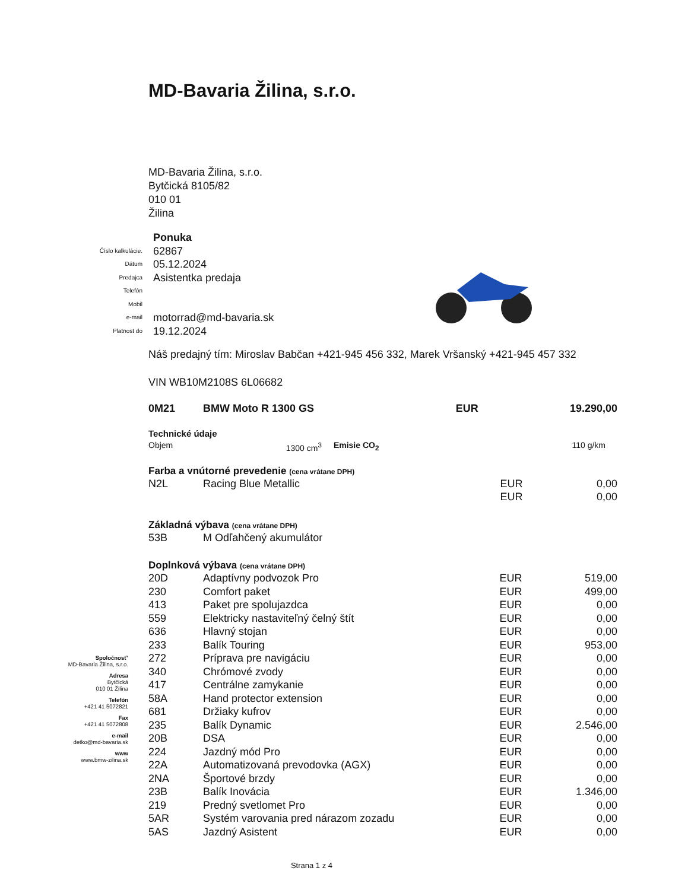MD-Bavaria Žilina, s.r.o.
MD-Bavaria Žilina, s.r.o.
Bytčická 8105/82
010 01
Žilina
| | Ponuka |
| Číslo kalkulácie. | 62867 |
| Dátum | 05.12.2024 |
| Predajca | Asistentka predaja |
| Telefón | |
| Mobil | |
| e-mail | motorrad@md-bavaria.sk |
| Platnost do | 19.12.2024 |
Náš predajný tím: Miroslav Babčan +421-945 456 332, Marek Vršanský +421-945 457 332
VIN WB10M2108S 6L06682
| 0M21 | BMW Moto R 1300 GS | EUR | 19.290,00 |
Technické údaje
| Objem | 1300 cm<sup>3</sup> | Emisie CO<sub>2</sub> | 110 g/km |
Farba a vnútorné prevedenie (cena vrátane DPH)
| N2L | Racing Blue Metallic | EUR | 0,00 |
| | | EUR | 0,00 |
Základná výbava (cena vrátane DPH)
| 53B | M Odľahčený akumulátor |
Doplnková výbava (cena vrátane DPH)
| 20D | Adaptívny podvozok Pro | EUR | 519,00 |
| 230 | Comfort paket | EUR | 499,00 |
| 413 | Paket pre spolujazdca | EUR | 0,00 |
| 559 | Elektricky nastaviteľný čelný štít | EUR | 0,00 |
| 636 | Hlavný stojan | EUR | 0,00 |
| 233 | Balík Touring | EUR | 953,00 |
| 272 | Príprava pre navigáciu | EUR | 0,00 |
| 340 | Chrómové zvody | EUR | 0,00 |
| 417 | Centrálne zamykanie | EUR | 0,00 |
| 58A | Hand protector extension | EUR | 0,00 |
| 681 | Držiaky kufrov | EUR | 0,00 |
| 235 | Balík Dynamic | EUR | 2.546,00 |
| 20B | DSA | EUR | 0,00 |
| 224 | Jazdný mód Pro | EUR | 0,00 |
| 22A | Automatizovaná prevodovka (AGX) | EUR | 0,00 |
| 2NA | Športové brzdy | EUR | 0,00 |
| 23B | Balík Inovácia | EUR | 1.346,00 |
| 219 | Predný svetlomet Pro | EUR | 0,00 |
| 5AR | Systém varovania pred nárazom zozadu | EUR | 0,00 |
| 5AS | Jazdný Asistent | EUR | 0,00 |
Strana 1 z 4
Spoločnosť'
MD-Bavaria Žilina, s.r.o.
Adresa
Bytčická
010 01 Žilina
Telefón
+421 41 5072821
Fax
+421 41 5072808
e-mail
detko@md-bavaria.sk
www
www.bmw-zilina.sk